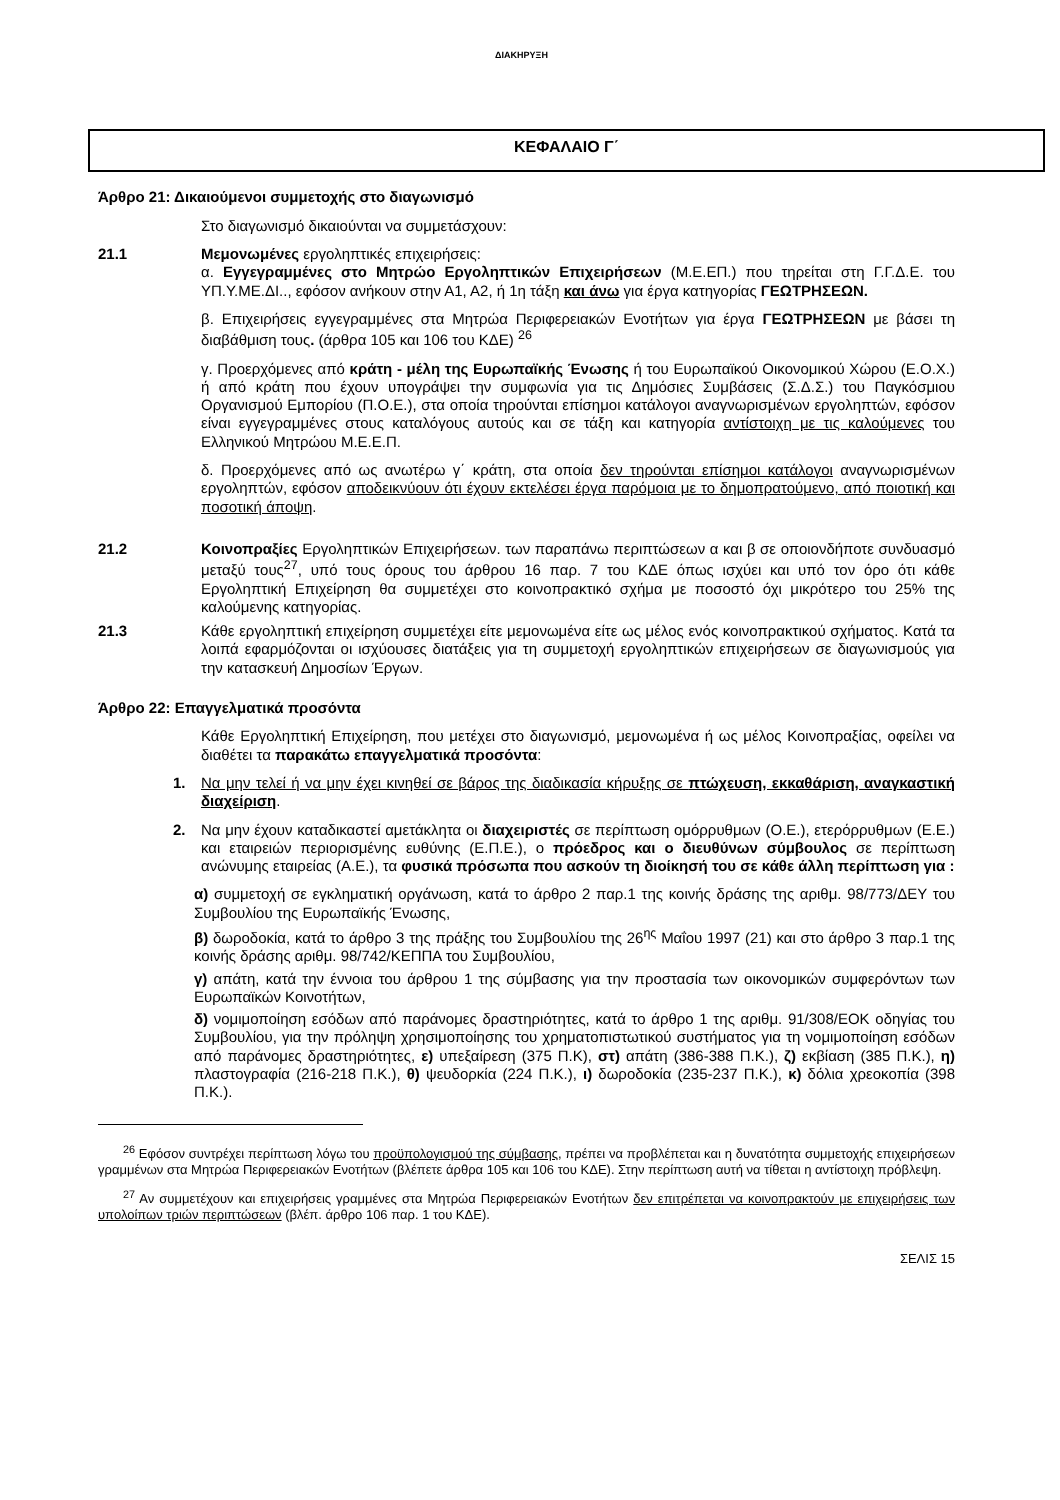ΔΙΑΚΗΡΥΞΗ
ΚΕΦΑΛΑΙΟ Γ΄
Άρθρο 21: Δικαιούμενοι συμμετοχής στο διαγωνισμό
Στο διαγωνισμό δικαιούνται να συμμετάσχουν:
21.1 Μεμονωμένες εργοληπτικές επιχειρήσεις:
α. Εγγεγραμμένες στο Μητρώο Εργοληπτικών Επιχειρήσεων (Μ.Ε.ΕΠ.) που τηρείται στη Γ.Γ.Δ.Ε. του ΥΠ.Υ.ΜΕ.ΔΙ.., εφόσον ανήκουν στην Α1, Α2, ή 1η τάξη και άνω για έργα κατηγορίας ΓΕΩΤΡΗΣΕΩΝ.
β. Επιχειρήσεις εγγεγραμμένες στα Μητρώα Περιφερειακών Ενοτήτων για έργα ΓΕΩΤΡΗΣΕΩΝ με βάσει τη διαβάθμιση τους. (άρθρα 105 και 106 του ΚΔΕ) <sup>26</sup>
γ. Προερχόμενες από κράτη - μέλη της Ευρωπαϊκής Ένωσης ή του Ευρωπαϊκού Οικονομικού Χώρου (Ε.Ο.Χ.) ή από κράτη που έχουν υπογράψει την συμφωνία για τις Δημόσιες Συμβάσεις (Σ.Δ.Σ.) του Παγκόσμιου Οργανισμού Εμπορίου (Π.Ο.Ε.), στα οποία τηρούνται επίσημοι κατάλογοι αναγνωρισμένων εργοληπτών, εφόσον είναι εγγεγραμμένες στους καταλόγους αυτούς και σε τάξη και κατηγορία αντίστοιχη με τις καλούμενες του Ελληνικού Μητρώου Μ.Ε.Ε.Π.
δ. Προερχόμενες από ως ανωτέρω γ΄ κράτη, στα οποία δεν τηρούνται επίσημοι κατάλογοι αναγνωρισμένων εργοληπτών, εφόσον αποδεικνύουν ότι έχουν εκτελέσει έργα παρόμοια με το δημοπρατούμενο, από ποιοτική και ποσοτική άποψη.
21.2 Κοινοπραξίες Εργοληπτικών Επιχειρήσεων. των παραπάνω περιπτώσεων α και β σε οποιονδήποτε συνδυασμό μεταξύ τους<sup>27</sup>, υπό τους όρους του άρθρου 16 παρ. 7 του ΚΔΕ όπως ισχύει και υπό τον όρο ότι κάθε Εργοληπτική Επιχείρηση θα συμμετέχει στο κοινοπρακτικό σχήμα με ποσοστό όχι μικρότερο του 25% της καλούμενης κατηγορίας.
21.3 Κάθε εργοληπτική επιχείρηση συμμετέχει είτε μεμονωμένα είτε ως μέλος ενός κοινοπρακτικού σχήματος. Κατά τα λοιπά εφαρμόζονται οι ισχύουσες διατάξεις για τη συμμετοχή εργοληπτικών επιχειρήσεων σε διαγωνισμούς για την κατασκευή Δημοσίων Έργων.
Άρθρο 22: Επαγγελματικά προσόντα
Κάθε Εργοληπτική Επιχείρηση, που μετέχει στο διαγωνισμό, μεμονωμένα ή ως μέλος Κοινοπραξίας, οφείλει να διαθέτει τα παρακάτω επαγγελματικά προσόντα:
1. Να μην τελεί ή να μην έχει κινηθεί σε βάρος της διαδικασία κήρυξης σε πτώχευση, εκκαθάριση, αναγκαστική διαχείριση.
2. Να μην έχουν καταδικαστεί αμετάκλητα οι διαχειριστές σε περίπτωση ομόρρυθμων (Ο.Ε.), ετερόρρυθμων (Ε.Ε.) και εταιρειών περιορισμένης ευθύνης (Ε.Π.Ε.), ο πρόεδρος και ο διευθύνων σύμβουλος σε περίπτωση ανώνυμης εταιρείας (Α.Ε.), τα φυσικά πρόσωπα που ασκούν τη διοίκησή του σε κάθε άλλη περίπτωση για :
α) συμμετοχή σε εγκληματική οργάνωση, κατά το άρθρο 2 παρ.1 της κοινής δράσης της αριθμ. 98/773/ΔΕΥ του Συμβουλίου της Ευρωπαϊκής Ένωσης,
β) δωροδοκία, κατά το άρθρο 3 της πράξης του Συμβουλίου της 26<sup>ης</sup> Μαΐου 1997 (21) και στο άρθρο 3 παρ.1 της κοινής δράσης αριθμ. 98/742/ΚΕΠΠΑ του Συμβουλίου,
γ) απάτη, κατά την έννοια του άρθρου 1 της σύμβασης για την προστασία των οικονομικών συμφερόντων των Ευρωπαϊκών Κοινοτήτων,
δ) νομιμοποίηση εσόδων από παράνομες δραστηριότητες, κατά το άρθρο 1 της αριθμ. 91/308/ΕΟΚ οδηγίας του Συμβουλίου, για την πρόληψη χρησιμοποίησης του χρηματοπιστωτικού συστήματος για τη νομιμοποίηση εσόδων από παράνομες δραστηριότητες, ε) υπεξαίρεση (375 Π.Κ), στ) απάτη (386-388 Π.Κ.), ζ) εκβίαση (385 Π.Κ.), η) πλαστογραφία (216-218 Π.Κ.), θ) ψευδορκία (224 Π.Κ.), ι) δωροδοκία (235-237 Π.Κ.), κ) δόλια χρεοκοπία (398 Π.Κ.).
<sup>26</sup> Εφόσον συντρέχει περίπτωση λόγω του προϋπολογισμού της σύμβασης, πρέπει να προβλέπεται και η δυνατότητα συμμετοχής επιχειρήσεων γραμμένων στα Μητρώα Περιφερειακών Ενοτήτων (βλέπετε άρθρα 105 και 106 του ΚΔΕ). Στην περίπτωση αυτή να τίθεται η αντίστοιχη πρόβλεψη.
<sup>27</sup> Αν συμμετέχουν και επιχειρήσεις γραμμένες στα Μητρώα Περιφερειακών Ενοτήτων δεν επιτρέπεται να κοινοπρακτούν με επιχειρήσεις των υπολοίπων τριών περιπτώσεων (βλέπ. άρθρο 106 παρ. 1 του ΚΔΕ).
ΣΕΛΙΣ 15